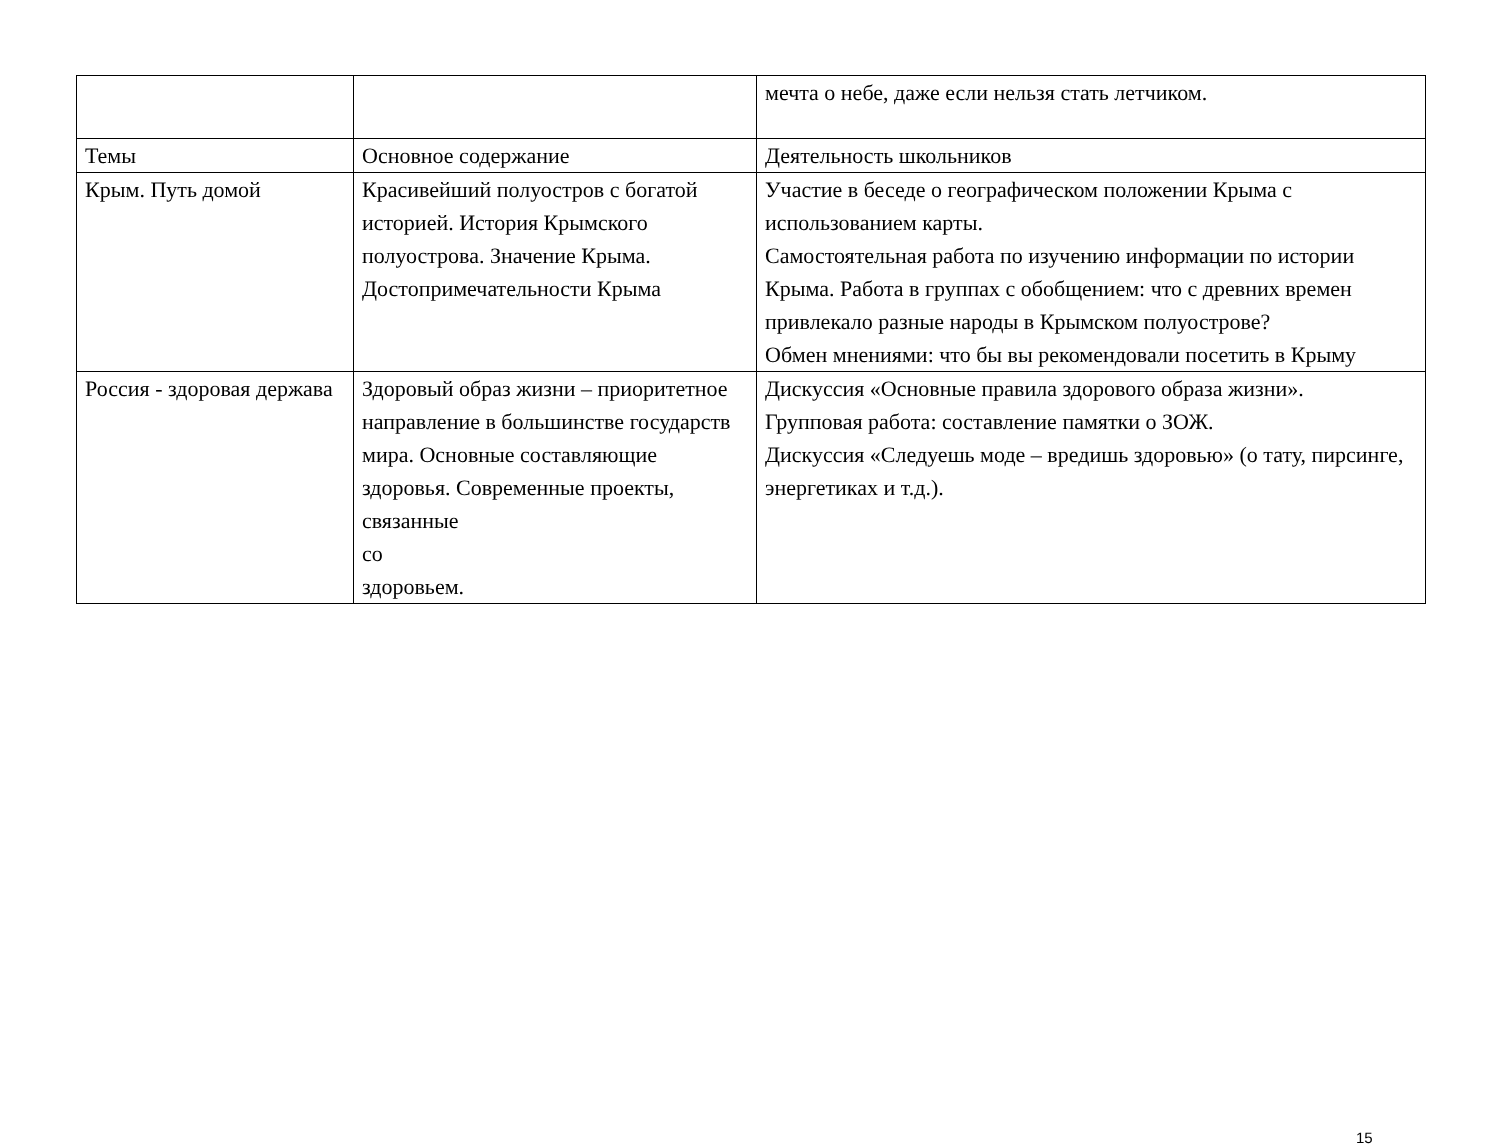| | | мечта о небе, даже если нельзя стать летчиком. |
| Темы | Основное содержание | Деятельность школьников |
| Крым. Путь домой | Красивейший полуостров с богатой историей. История Крымского полуострова. Значение Крыма. Достопримечательности Крыма | Участие в беседе о географическом положении Крыма с использованием карты. Самостоятельная работа по изучению информации по истории Крыма. Работа в группах с обобщением: что с древних времен привлекало разные народы в Крымском полуострове? Обмен мнениями: что бы вы рекомендовали посетить в Крыму |
| Россия - здоровая держава | Здоровый образ жизни – приоритетное направление в большинстве государств мира. Основные составляющие здоровья. Современные проекты, связанные со здоровьем. | Дискуссия «Основные правила здорового образа жизни». Групповая работа: составление памятки о ЗОЖ. Дискуссия «Следуешь моде – вредишь здоровью» (о тату, пирсинге, энергетиках и т.д.). |
15